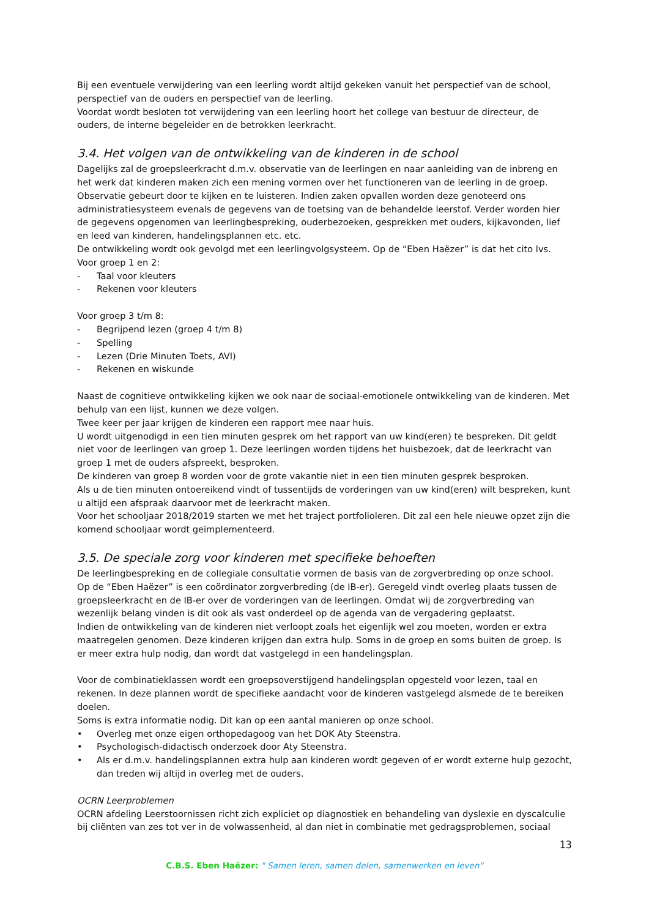Bij een eventuele verwijdering van een leerling wordt altijd gekeken vanuit het perspectief van de school, perspectief van de ouders en perspectief van de leerling.
Voordat wordt besloten tot verwijdering van een leerling hoort het college van bestuur de directeur, de ouders, de interne begeleider en de betrokken leerkracht.
3.4. Het volgen van de ontwikkeling van de kinderen in de school
Dagelijks zal de groepsleerkracht d.m.v. observatie van de leerlingen en naar aanleiding van de inbreng en het werk dat kinderen maken zich een mening vormen over het functioneren van de leerling in de groep.
Observatie gebeurt door te kijken en te luisteren. Indien zaken opvallen worden deze genoteerd ons administratiesysteem evenals de gegevens van de toetsing van de behandelde leerstof. Verder worden hier de gegevens opgenomen van leerlingbespreking, ouderbezoeken, gesprekken met ouders, kijkavonden, lief en leed van kinderen, handelingsplannen etc. etc.
De ontwikkeling wordt ook gevolgd met een leerlingvolgsysteem. Op de “Eben Haëzer” is dat het cito lvs. Voor groep 1 en 2:
- Taal voor kleuters
- Rekenen voor kleuters
Voor groep 3 t/m 8:
- Begrijpend lezen (groep 4 t/m 8)
- Spelling
- Lezen (Drie Minuten Toets, AVI)
- Rekenen en wiskunde
Naast de cognitieve ontwikkeling kijken we ook naar de sociaal-emotionele ontwikkeling van de kinderen. Met behulp van een lijst, kunnen we deze volgen.
Twee keer per jaar krijgen de kinderen een rapport mee naar huis.
U wordt uitgenodigd in een tien minuten gesprek om het rapport van uw kind(eren) te bespreken. Dit geldt niet voor de leerlingen van groep 1. Deze leerlingen worden tijdens het huisbezoek, dat de leerkracht van groep 1 met de ouders afspreekt, besproken.
De kinderen van groep 8 worden voor de grote vakantie niet in een tien minuten gesprek besproken.
Als u de tien minuten ontoereikend vindt of tussentijds de vorderingen van uw kind(eren) wilt bespreken, kunt u altijd een afspraak daarvoor met de leerkracht maken.
Voor het schooljaar 2018/2019 starten we met het traject portfolioleren. Dit zal een hele nieuwe opzet zijn die komend schooljaar wordt geïmplementeerd.
3.5. De speciale zorg voor kinderen met specifieke behoeften
De leerlingbespreking en de collegiale consultatie vormen de basis van de zorgverbreding op onze school.
Op de “Eben Haëzer” is een coördinator zorgverbreding (de IB-er). Geregeld vindt overleg plaats tussen de groepsleerkracht en de IB-er over de vorderingen van de leerlingen. Omdat wij de zorgverbreding van wezenlijk belang vinden is dit ook als vast onderdeel op de agenda van de vergadering geplaatst.
Indien de ontwikkeling van de kinderen niet verloopt zoals het eigenlijk wel zou moeten, worden er extra maatregelen genomen. Deze kinderen krijgen dan extra hulp. Soms in de groep en soms buiten de groep. Is er meer extra hulp nodig, dan wordt dat vastgelegd in een handelingsplan.
Voor de combinatieklassen wordt een groepsoverstijgend handelingsplan opgesteld voor lezen, taal en rekenen. In deze plannen wordt de specifieke aandacht voor de kinderen vastgelegd alsmede de te bereiken doelen.
Soms is extra informatie nodig. Dit kan op een aantal manieren op onze school.
• Overleg met onze eigen orthopedagoog van het DOK Aty Steenstra.
• Psychologisch-didactisch onderzoek door Aty Steenstra.
• Als er d.m.v. handelingsplannen extra hulp aan kinderen wordt gegeven of er wordt externe hulp gezocht, dan treden wij altijd in overleg met de ouders.
OCRN Leerproblemen
OCRN afdeling Leerstoornissen richt zich expliciet op diagnostiek en behandeling van dyslexie en dyscalculie bij cliënten van zes tot ver in de volwassenheid, al dan niet in combinatie met gedragsproblemen, sociaal
13
C.B.S. Eben Haëzer: " Samen leren, samen delen, samenwerken en leven"